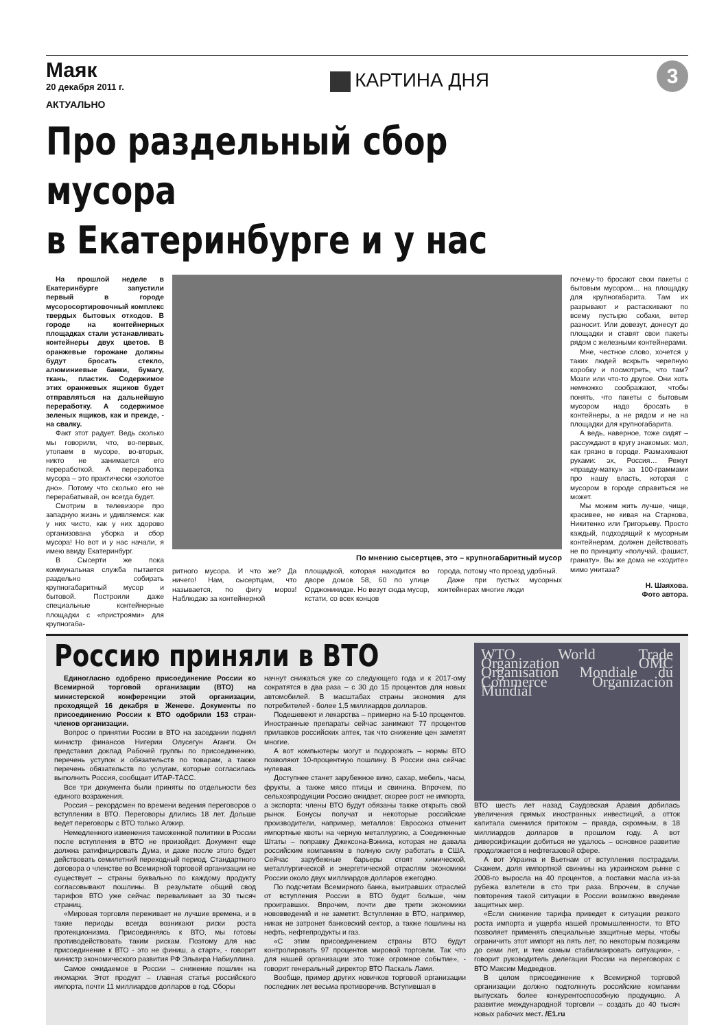Маяк
20 декабря 2011 г.
КАРТИНА ДНЯ
3
АКТУАЛЬНО
Про раздельный сбор мусора
в Екатеринбурге и у нас
На прошлой неделе в Екатеринбурге запустили первый в городе мусоросортировочный комплекс твердых бытовых отходов. В городе на контейнерных площадках стали устанавливать контейнеры двух цветов. В оранжевые горожане должны будут бросать стекло, алюминиевые банки, бумагу, ткань, пластик. Содержимое этих оранжевых ящиков будет отправляться на дальнейшую переработку. А содержимое зеленых ящиков, как и прежде, - на свалку.
Факт этот радует. Ведь сколько мы говорили, что, во-первых, утопаем в мусоре, во-вторых, никто не занимается его переработкой. А переработка мусора – это практически «золотое дно». Потому что сколько его не перерабатывай, он всегда будет.
Смотрим в телевизоре про западную жизнь и удивляемся: как у них чисто, как у них здорово организована уборка и сбор мусора! Но вот и у нас начали, я имею ввиду Екатеринбург.
В Сысерти же пока коммунальная служба пытается раздельно собирать крупногабаритный мусор и бытовой. Построили даже специальные контейнерные площадки с «пристроями» для крупногаба-
По мнению сысертцев, это – крупногабаритный мусор
ритного мусора. И что же? Да ничего! Нам, сысертцам, что называется, по фигу мороз! Наблюдаю за контейнерной
площадкой, которая находится во дворе домов 58, 60 по улице Орджоникидзе. Но везут сюда мусор, кстати, со всех концов
города, потому что проезд удобный.
Даже при пустых мусорных контейнерах многие люди
почему-то бросают свои пакеты с бытовым мусором… на площадку для крупногабарита. Там их разрывают и растаскивают по всему пустырю собаки, ветер разносит. Или довезут, донесут до площадки и ставят свои пакеты рядом с железными контейнерами.
Мне, честное слово, хочется у таких людей вскрыть черепную коробку и посмотреть, что там? Мозги или что-то другое. Они хоть немножко соображают, чтобы понять, что пакеты с бытовым мусором надо бросать в контейнеры, а не рядом и не на площадки для крупногабарита.
А ведь, наверное, тоже сидят – рассуждают в кругу знакомых: мол, как грязно в городе. Размахивают руками: эх, Россия… Режут «правду-матку» за 100-граммами про нашу власть, которая с мусором в городе справиться не может.
Мы можем жить лучше, чище, красивее, не кивая на Старкова, Никитенко или Григорьеву. Просто каждый, подходящий к мусорным контейнерам, должен действовать не по принципу «получай, фашист, гранату». Вы же дома не «ходите» мимо унитаза?
Н. Шаяхова.
Фото автора.
Россию приняли в ВТО
Единогласно одобрено присоединение России ко Всемирной торговой организации (ВТО) на министерской конференции этой организации, проходящей 16 декабря в Женеве. Документы по присоединению России к ВТО одобрили 153 стран-членов организации.
Вопрос о принятии России в ВТО на заседании поднял министр финансов Нигерии Олусегун Аганги. Он представил доклад Рабочей группы по присоединению, перечень уступок и обязательств по товарам, а также перечень обязательств по услугам, которые согласилась выполнить Россия, сообщает ИТАР-ТАСС.
Все три документа были приняты по отдельности без единого возражения.
Россия – рекордсмен по времени ведения переговоров о вступлении в ВТО. Переговоры длились 18 лет. Дольше ведет переговоры с ВТО только Алжир.
Немедленного изменения таможенной политики в России после вступления в ВТО не произойдет. Документ еще должна ратифицировать Дума, и даже после этого будет действовать семилетний переходный период. Стандартного договора о членстве во Всемирной торговой организации не существует – страны буквально по каждому продукту согласовывают пошлины. В результате общий свод тарифов ВТО уже сейчас переваливает за 30 тысяч страниц.
«Мировая торговля переживает не лучшие времена, и в такие периоды всегда возникают риски роста протекционизма. Присоединяясь к ВТО, мы готовы противодействовать таким рискам. Поэтому для нас присоединение к ВТО - это не финиш, а старт», - говорит министр экономического развития РФ Эльвира Набиуллина.
Самое ожидаемое в России – снижение пошлин на иномарки. Этот продукт – главная статья российского импорта, почти 11 миллиардов долларов в год. Сборы
начнут снижаться уже со следующего года и к 2017-ому сократятся в два раза – с 30 до 15 процентов для новых автомобилей. В масштабах страны экономия для потребителей - более 1,5 миллиардов долларов.
Подешевеют и лекарства – примерно на 5-10 процентов. Иностранные препараты сейчас занимают 77 процентов прилавков российских аптек, так что снижение цен заметят многие.
А вот компьютеры могут и подорожать – нормы ВТО позволяют 10-процентную пошлину. В России она сейчас нулевая.
Доступнее станет зарубежное вино, сахар, мебель, часы, фрукты, а также мясо птицы и свинина. Впрочем, по сельхозпродукции Россию ожидает, скорее рост не импорта, а экспорта: члены ВТО будут обязаны также открыть свой рынок. Бонусы получат и некоторые российские производители, например, металлов: Евросоюз отменит импортные квоты на черную металлургию, а Соединенные Штаты – поправку Джексона-Вэника, которая не давала российским компаниям в полную силу работать в США. Сейчас зарубежные барьеры стоят химической, металлургической и энергетической отраслям экономики России около двух миллиардов долларов ежегодно.
По подсчетам Всемирного банка, выигравших отраслей от вступления России в ВТО будет больше, чем проигравших. Впрочем, почти две трети экономики нововведений и не заметит. Вступление в ВТО, например, никак не затронет банковский сектор, а также пошлины на нефть, нефтепродукты и газ.
«С этим присоединением страны ВТО будут контролировать 97 процентов мировой торговли. Так что для нашей организации это тоже огромное событие», - говорит генеральный директор ВТО Паскаль Лами.
Вообще, пример других новичков торговой организации последних лет весьма противоречив. Вступившая в
WTO World Trade Organization OMC Organisation Mondiale du Commerce Organización Mundial
ВТО шесть лет назад Саудовская Аравия добилась увеличения прямых иностранных инвестиций, а отток капитала сменился притоком – правда, скромным, в 18 миллиардов долларов в прошлом году. А вот диверсификации добиться не удалось – основное развитие продолжается в нефтегазовой сфере.
А вот Украина и Вьетнам от вступления пострадали. Скажем, доля импортной свинины на украинском рынке с 2008-го выросла на 40 процентов, а поставки масла из-за рубежа взлетели в сто три раза. Впрочем, в случае повторения такой ситуации в России возможно введение защитных мер.
«Если снижение тарифа приведет к ситуации резкого роста импорта и ущерба нашей промышленности, то ВТО позволяет применять специальные защитные меры, чтобы ограничить этот импорт на пять лет, по некоторым позициям до семи лет, и тем самым стабилизировать ситуацию», - говорит руководитель делегации России на переговорах с ВТО Максим Медведков.
В целом присоединение к Всемирной торговой организации должно подтолкнуть российские компании выпускать более конкурентоспособную продукцию. А развитие международной торговли – создать до 40 тысяч новых рабочих мест. /E1.ru